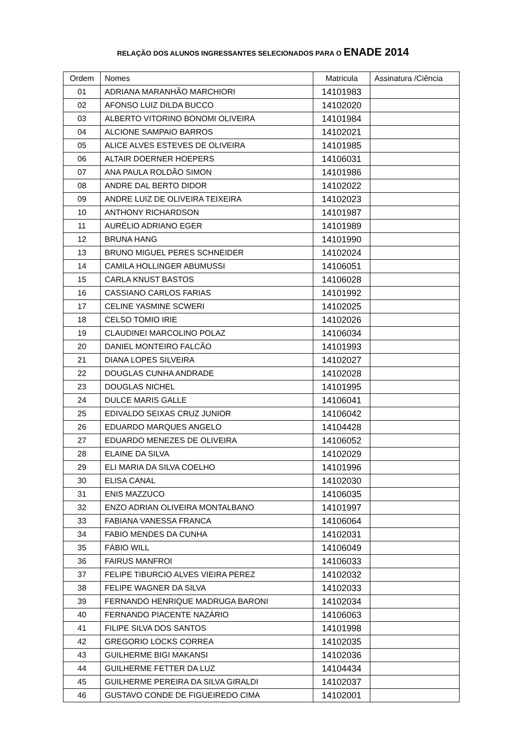RELAÇÃO DOS ALUNOS INGRESSANTES SELECIONADOS PARA O ENADE 2014
| Ordem | Nomes | Matricula | Assinatura /Ciência |
| --- | --- | --- | --- |
| 01 | ADRIANA MARANHÃO MARCHIORI | 14101983 | |
| 02 | AFONSO LUIZ DILDA BUCCO | 14102020 | |
| 03 | ALBERTO VITORINO BONOMI OLIVEIRA | 14101984 | |
| 04 | ALCIONE SAMPAIO BARROS | 14102021 | |
| 05 | ALICE ALVES ESTEVES DE OLIVEIRA | 14101985 | |
| 06 | ALTAIR DOERNER HOEPERS | 14106031 | |
| 07 | ANA PAULA ROLDÃO SIMON | 14101986 | |
| 08 | ANDRE DAL BERTO DIDOR | 14102022 | |
| 09 | ANDRE LUIZ DE OLIVEIRA TEIXEIRA | 14102023 | |
| 10 | ANTHONY RICHARDSON | 14101987 | |
| 11 | AURÉLIO ADRIANO EGER | 14101989 | |
| 12 | BRUNA HANG | 14101990 | |
| 13 | BRUNO MIGUEL PERES SCHNEIDER | 14102024 | |
| 14 | CAMILA HOLLINGER ABUMUSSI | 14106051 | |
| 15 | CARLA KNUST BASTOS | 14106028 | |
| 16 | CASSIANO CARLOS FARIAS | 14101992 | |
| 17 | CELINE YASMINE SCWERI | 14102025 | |
| 18 | CELSO TOMIO IRIE | 14102026 | |
| 19 | CLAUDINEI MARCOLINO POLAZ | 14106034 | |
| 20 | DANIEL MONTEIRO FALCÃO | 14101993 | |
| 21 | DIANA LOPES SILVEIRA | 14102027 | |
| 22 | DOUGLAS CUNHA ANDRADE | 14102028 | |
| 23 | DOUGLAS NICHEL | 14101995 | |
| 24 | DULCE MARIS GALLE | 14106041 | |
| 25 | EDIVALDO SEIXAS CRUZ JUNIOR | 14106042 | |
| 26 | EDUARDO MARQUES ANGELO | 14104428 | |
| 27 | EDUARDO MENEZES DE OLIVEIRA | 14106052 | |
| 28 | ELAINE DA SILVA | 14102029 | |
| 29 | ELI MARIA DA SILVA COELHO | 14101996 | |
| 30 | ELISA CANAL | 14102030 | |
| 31 | ENIS MAZZUCO | 14106035 | |
| 32 | ENZO ADRIAN OLIVEIRA MONTALBANO | 14101997 | |
| 33 | FABIANA VANESSA FRANCA | 14106064 | |
| 34 | FABIO MENDES DA CUNHA | 14102031 | |
| 35 | FÁBIO WILL | 14106049 | |
| 36 | FAIRUS MANFROI | 14106033 | |
| 37 | FELIPE TIBURCIO ALVES VIEIRA PEREZ | 14102032 | |
| 38 | FELIPE WAGNER DA SILVA | 14102033 | |
| 39 | FERNANDO HENRIQUE MADRUGA BARONI | 14102034 | |
| 40 | FERNANDO PIACENTE NAZÁRIO | 14106063 | |
| 41 | FILIPE SILVA DOS SANTOS | 14101998 | |
| 42 | GREGORIO LOCKS CORREA | 14102035 | |
| 43 | GUILHERME BIGI MAKANSI | 14102036 | |
| 44 | GUILHERME FETTER DA LUZ | 14104434 | |
| 45 | GUILHERME PEREIRA DA SILVA GIRALDI | 14102037 | |
| 46 | GUSTAVO CONDE DE FIGUEIREDO CIMA | 14102001 | |